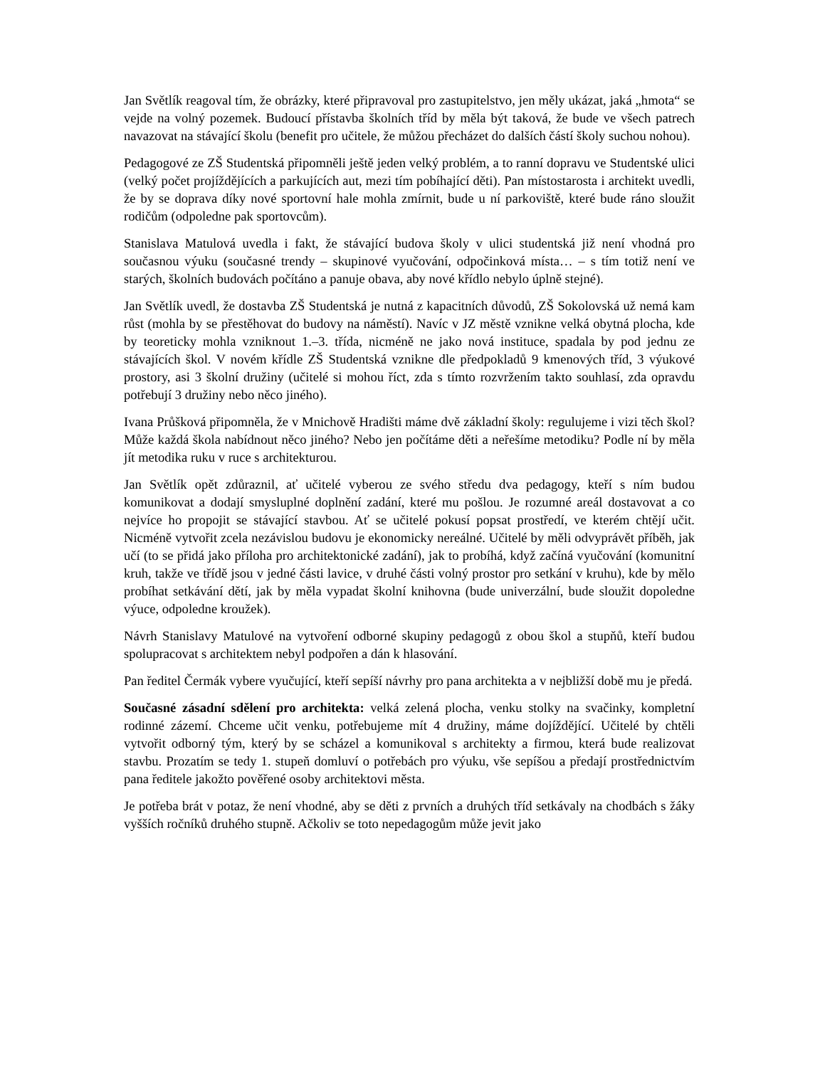Jan Světlík reagoval tím, že obrázky, které připravoval pro zastupitelstvo, jen měly ukázat, jaká „hmota“ se vejde na volný pozemek. Budoucí přístavba školních tříd by měla být taková, že bude ve všech patrech navazovat na stávající školu (benefit pro učitele, že můžou přecházet do dalších částí školy suchou nohou).
Pedagogové ze ZŠ Studentská připomněli ještě jeden velký problém, a to ranní dopravu ve Studentské ulici (velký počet projíždějících a parkujících aut, mezi tím pobíhající děti). Pan místostarosta i architekt uvedli, že by se doprava díky nové sportovní hale mohla zmírnit, bude u ní parkoviště, které bude ráno sloužit rodičům (odpoledne pak sportovcům).
Stanislava Matulová uvedla i fakt, že stávající budova školy v ulici studentská již není vhodná pro současnou výuku (současné trendy – skupinové vyučování, odpočinková místa… – s tím totiž není ve starých, školních budovách počítáno a panuje obava, aby nové křídlo nebylo úplně stejné).
Jan Světlík uvedl, že dostavba ZŠ Studentská je nutná z kapacitních důvodů, ZŠ Sokolovská už nemá kam růst (mohla by se přestěhovat do budovy na náměstí). Navíc v JZ městě vznikne velká obytná plocha, kde by teoreticky mohla vzniknout 1.–3. třída, nicméně ne jako nová instituce, spadala by pod jednu ze stávajících škol. V novém křídle ZŠ Studentská vznikne dle předpokladů 9 kmenových tříd, 3 výukové prostory, asi 3 školní družiny (učitelé si mohou říct, zda s tímto rozvržením takto souhlasí, zda opravdu potřebují 3 družiny nebo něco jiného).
Ivana Průšková připomněla, že v Mnichově Hradišti máme dvě základní školy: regulujeme i vizi těch škol? Může každá škola nabídnout něco jiného? Nebo jen počítáme děti a neřešíme metodiku? Podle ní by měla jít metodika ruku v ruce s architekturou.
Jan Světlík opět zdůraznil, ať učitelé vyberou ze svého středu dva pedagogy, kteří s ním budou komunikovat a dodají smysluplné doplnění zadání, které mu pošlou. Je rozumné areál dostavovat a co nejvíce ho propojit se stávající stavbou. Ať se učitelé pokusí popsat prostředí, ve kterém chtějí učit. Nicméně vytvořit zcela nezávislou budovu je ekonomicky nereálné. Učitelé by měli odvyprávět příběh, jak učí (to se přidá jako příloha pro architektonické zadání), jak to probíhá, když začíná vyučování (komunitní kruh, takže ve třídě jsou v jedné části lavice, v druhé části volný prostor pro setkání v kruhu), kde by mělo probíhat setkávání dětí, jak by měla vypadat školní knihovna (bude univerzální, bude sloužit dopoledne výuce, odpoledne kroužek).
Návrh Stanislavy Matulové na vytvoření odborné skupiny pedagogů z obou škol a stupňů, kteří budou spolupracovat s architektem nebyl podpořen a dán k hlasování.
Pan ředitel Čermák vybere vyučující, kteří sepíší návrhy pro pana architekta a v nejbližší době mu je předá.
Současné zásadní sdělení pro architekta: velká zelená plocha, venku stolky na svačinky, kompletní rodinné zázemí. Chceme učit venku, potřebujeme mít 4 družiny, máme dojíždějící. Učitelé by chtěli vytvořit odborný tým, který by se scházel a komunikoval s architekty a firmou, která bude realizovat stavbu. Prozatím se tedy 1. stupeň domluví o potřebách pro výuku, vše sepíšou a předají prostřednictvím pana ředitele jakožto pověřené osoby architektovi města.
Je potřeba brát v potaz, že není vhodné, aby se děti z prvních a druhých tříd setkávaly na chodbách s žáky vyšších ročníků druhého stupně. Ačkoliv se toto nepedagogům může jevit jako